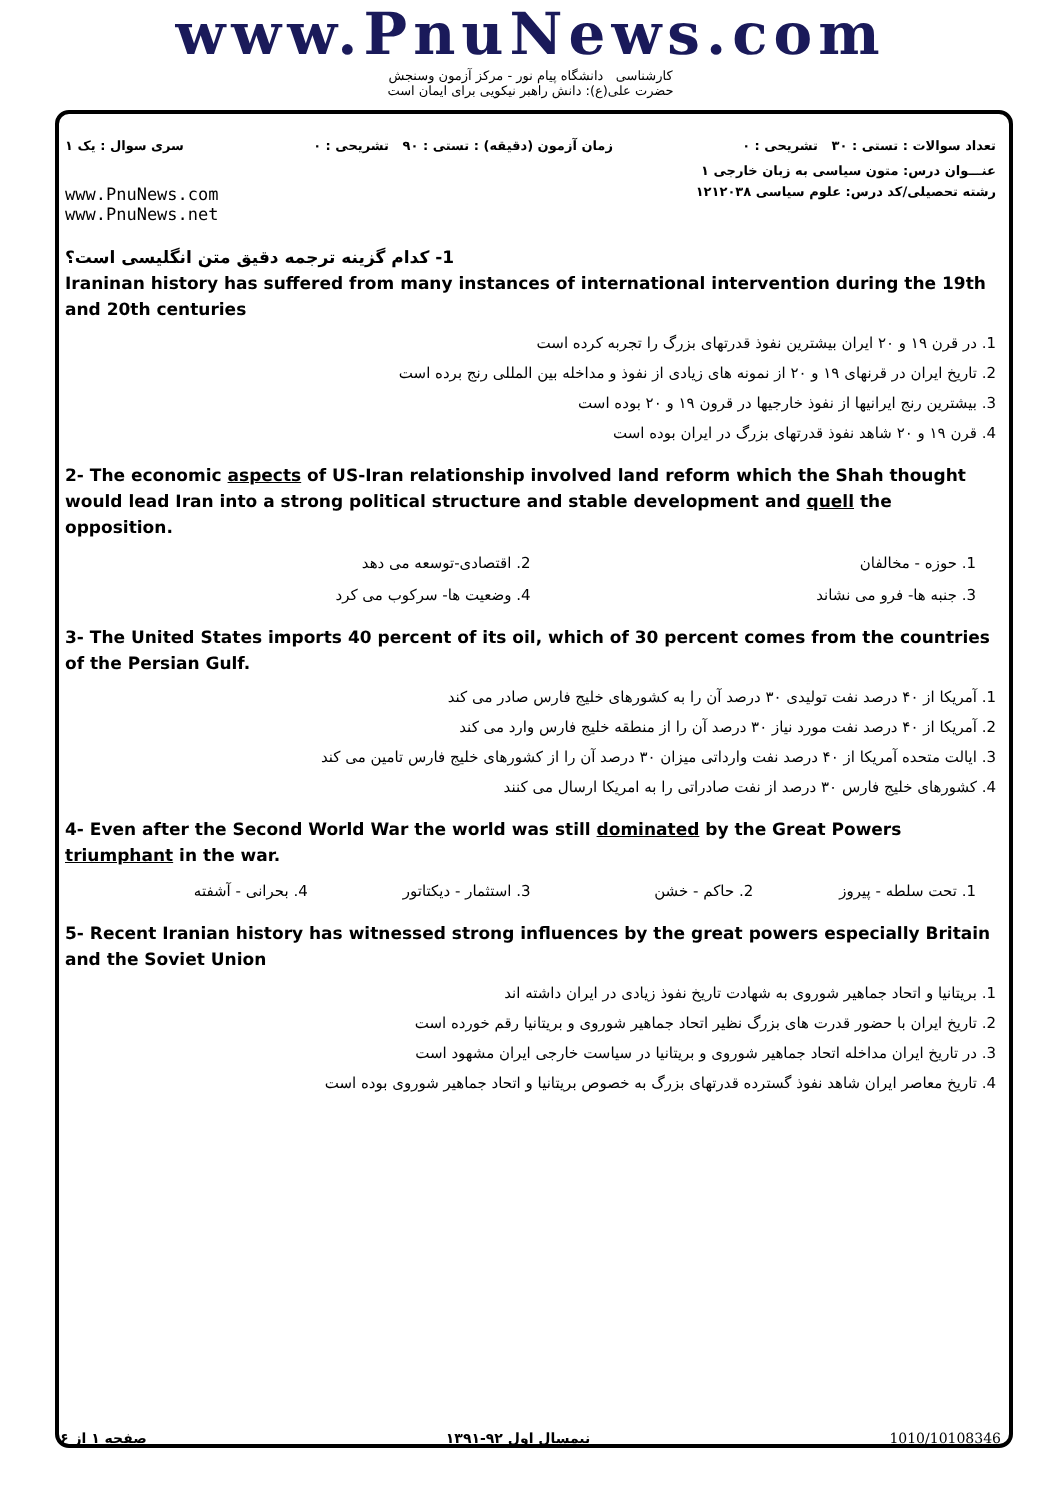www.PnuNews.com
کارشناسی دانشگاه پیام نور - مرکز آزمون وسنجش
حضرت علی(ع): دانش راهبر نیکویی برای ایمان است
تعداد سوالات : تستی : ۳۰ تشریحی : ۰ زمان آزمون (دقیقه) : تستی : ۹۰ تشریحی : ۰ سری سوال : یک ۱
عنـــوان درس: متون سیاسی به زبان خارجی ۱
رشته تحصیلی/کد درس: علوم سیاسی ۱۲۱۲۰۳۸ www.PnuNews.com
www.PnuNews.net
1- کدام گزینه ترجمه دقیق متن انگلیسی است؟
Iraninan history has suffered from many instances of international intervention during the 19th and 20th centuries
1. در قرن ۱۹ و ۲۰ ایران بیشترین نفوذ قدرتهای بزرگ را تجربه کرده است
2. تاریخ ایران در قرنهای ۱۹ و ۲۰ از نمونه های زیادی از نفوذ و مداخله بین المللی رنج برده است
3. بیشترین رنج ایرانیها از نفوذ خارجیها در قرون ۱۹ و ۲۰ بوده است
4. قرن ۱۹ و ۲۰ شاهد نفوذ قدرتهای بزرگ در ایران بوده است
2- The economic aspects of US-Iran relationship involved land reform which the Shah thought would lead Iran into a strong political structure and stable development and quell the opposition.
1. حوزه - مخالفان 2. اقتصادی-توسعه می دهد
3. جنبه ها- فرو می نشاند 4. وضعیت ها- سرکوب می کرد
3- The United States imports 40 percent of its oil, which of 30 percent comes from the countries of the Persian Gulf.
1. آمریکا از ۴۰ درصد نفت تولیدی ۳۰ درصد آن را به کشورهای خلیج فارس صادر می کند
2. آمریکا از ۴۰ درصد نفت مورد نیاز ۳۰ درصد آن را از منطقه خلیج فارس وارد می کند
3. ایالت متحده آمریکا از ۴۰ درصد نفت وارداتی میزان ۳۰ درصد آن را از کشورهای خلیج فارس تامین می کند
4. کشورهای خلیج فارس ۳۰ درصد از نفت صادراتی را به امریکا ارسال می کنند
4- Even after the Second World War the world was still dominated by the Great Powers triumphant in the war.
1. تحت سلطه - پیروز 2. حاکم - خشن 3. استثمار - دیکتاتور 4. بحرانی - آشفته
5- Recent Iranian history has witnessed strong influences by the great powers especially Britain and the Soviet Union
1. بریتانیا و اتحاد جماهیر شوروی به شهادت تاریخ نفوذ زیادی در ایران داشته اند
2. تاریخ ایران با حضور قدرت های بزرگ نظیر اتحاد جماهیر شوروی و بریتانیا رقم خورده است
3. در تاریخ ایران مداخله اتحاد جماهیر شوروی و بریتانیا در سیاست خارجی ایران مشهود است
4. تاریخ معاصر ایران شاهد نفوذ گسترده قدرتهای بزرگ به خصوص بریتانیا و اتحاد جماهیر شوروی بوده است
صفحه ۱ از ۶ نیمسال اول ۹۲-۱۳۹۱ 1010/10108346